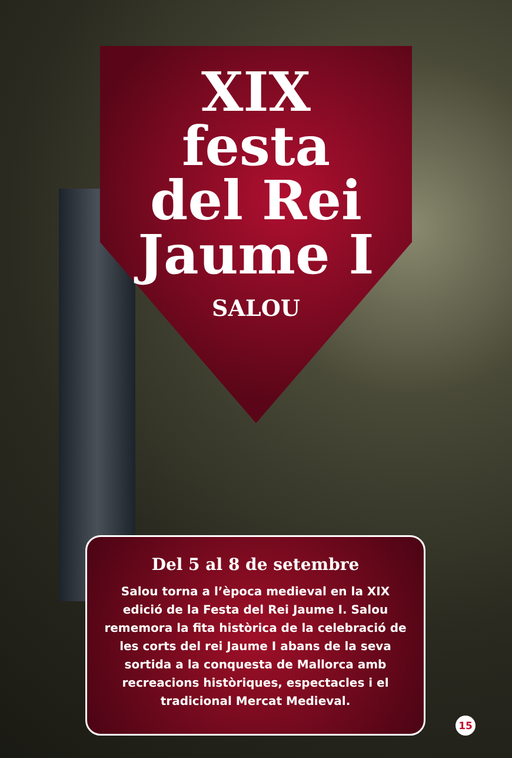XIX
festa
del Rei
Jaume I
SALOU
Del 5 al 8 de setembre
Salou torna a l’època medieval en la XIX edició de la Festa del Rei Jaume I. Salou rememora la fita històrica de la celebració de les corts del rei Jaume I abans de la seva sortida a la conquesta de Mallorca amb recreacions històriques, espectacles i el tradicional Mercat Medieval.
15